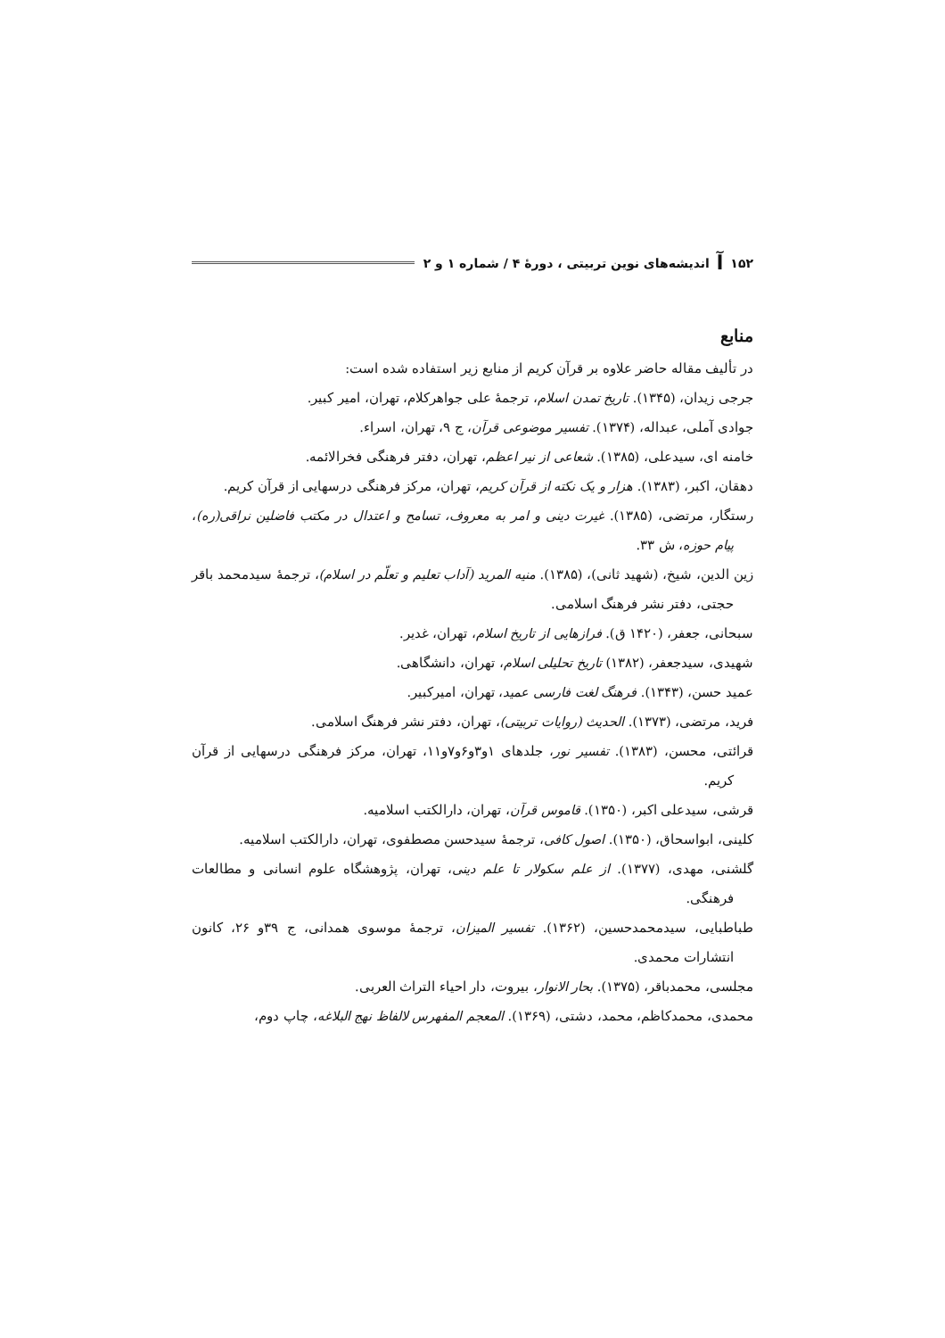۱۵۲ ﺁ اندیشه‌های نوین تربیتی ، دورۀ ۴ / شماره ۱ و ۲
منابع
در تألیف مقاله حاضر علاوه بر قرآن کریم از منابع زیر استفاده شده است:
جرجی زیدان، (۱۳۴۵). تاریخ تمدن اسلام، ترجمۀ علی جواهرکلام، تهران، امیر کبیر.
جوادی آملی، عبداله، (۱۳۷۴). تفسیر موضوعی قرآن، ج ۹، تهران، اسراء.
خامنه ای، سیدعلی، (۱۳۸۵). شعاعی از نیر اعظم، تهران، دفتر فرهنگی فخرالائمه.
دهقان، اکبر، (۱۳۸۳). هزار و یک نکته از قرآن کریم، تهران، مرکز فرهنگی درسهایی از قرآن کریم.
رستگار، مرتضی، (۱۳۸۵). غیرت دینی و امر به معروف، تسامح و اعتدال در مکتب فاضلین نراقی(ره)، پیام حوزه، ش ۳۳.
زین الدین، شیخ، (شهید ثانی)، (۱۳۸۵). منیه المرید (آداب تعلیم و تعلّم در اسلام)، ترجمۀ سیدمحمد باقر حجتی، دفتر نشر فرهنگ اسلامی.
سبحانی، جعفر، (۱۴۲۰ ق). فرازهایی از تاریخ اسلام، تهران، غدیر.
شهیدی، سیدجعفر، (۱۳۸۲) تاریخ تحلیلی اسلام، تهران، دانشگاهی.
عمید حسن، (۱۳۴۳). فرهنگ لغت فارسی عمید، تهران، امیرکبیر.
فرید، مرتضی، (۱۳۷۳). الحدیث (روایات تربیتی)، تهران، دفتر نشر فرهنگ اسلامی.
قرائتی، محسن، (۱۳۸۳). تفسیر نور، جلدهای ۱و۳و۶و۷و۱۱، تهران، مرکز فرهنگی درسهایی از قرآن کریم.
قرشی، سیدعلی اکبر، (۱۳۵۰). قاموس قرآن، تهران، دارالکتب اسلامیه.
کلینی، ابواسحاق، (۱۳۵۰). اصول کافی، ترجمۀ سیدحسن مصطفوی، تهران، دارالکتب اسلامیه.
گلشنی، مهدی، (۱۳۷۷). از علم سکولار تا علم دینی، تهران، پژوهشگاه علوم انسانی و مطالعات فرهنگی.
طباطبایی، سیدمحمدحسین، (۱۳۶۲). تفسیر المیزان، ترجمۀ موسوی همدانی، ج ۳۹و ۲۶، کانون انتشارات محمدی.
مجلسی، محمدباقر، (۱۳۷۵). بحار الانوار، بیروت، دار احیاء التراث العربی.
محمدی، محمدکاظم، محمد، دشتی، (۱۳۶۹). المعجم المفهرس لالفاظ نهج البلاغه، چاپ دوم،